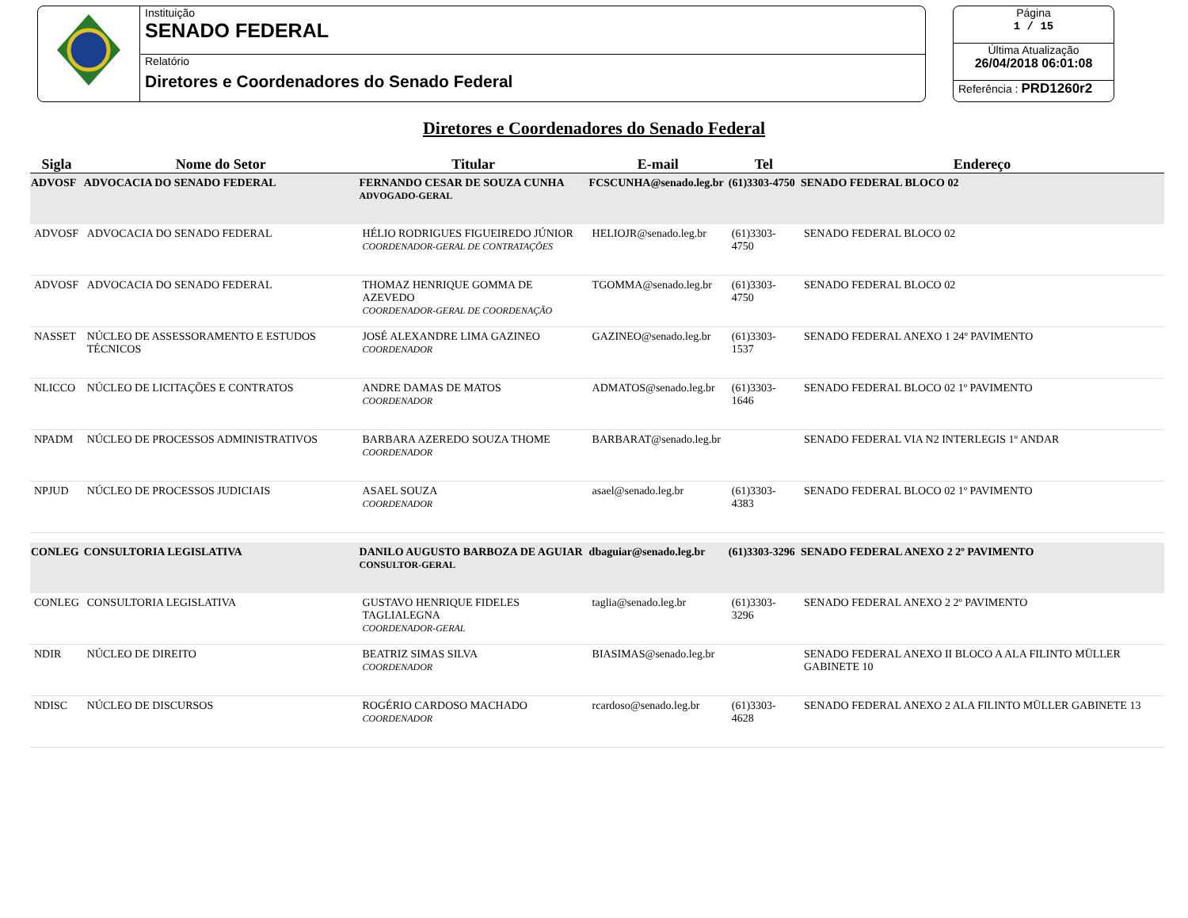Instituição
SENADO FEDERAL
Relatório
Diretores e Coordenadores do Senado Federal
Página
1 / 15
Última Atualização
26/04/2018 06:01:08
Referência : PRD1260r2
Diretores e Coordenadores do Senado Federal
| Sigla | Nome do Setor | Titular | E-mail | Tel | Endereço |
| --- | --- | --- | --- | --- | --- |
| ADVOSF | ADVOCACIA DO SENADO FEDERAL | FERNANDO CESAR DE SOUZA CUNHA ADVOGADO-GERAL | FCSCUNHA@senado.leg.br | (61)3303-4750 | SENADO FEDERAL BLOCO 02 |
| ADVOSF | ADVOCACIA DO SENADO FEDERAL | HÉLIO RODRIGUES FIGUEIREDO JÚNIOR COORDENADOR-GERAL DE CONTRATAÇÕES | HELIOJR@senado.leg.br | (61)3303-4750 | SENADO FEDERAL BLOCO 02 |
| ADVOSF | ADVOCACIA DO SENADO FEDERAL | THOMAZ HENRIQUE GOMMA DE AZEVEDO COORDENADOR-GERAL DE COORDENAÇÃO | TGOMMA@senado.leg.br | (61)3303-4750 | SENADO FEDERAL BLOCO 02 |
| NASSET | NÚCLEO DE ASSESSORAMENTO E ESTUDOS TÉCNICOS | JOSÉ ALEXANDRE LIMA GAZINEO COORDENADOR | GAZINEO@senado.leg.br | (61)3303-1537 | SENADO FEDERAL ANEXO 1 24º PAVIMENTO |
| NLICCO | NÚCLEO DE LICITAÇÕES E CONTRATOS | ANDRE DAMAS DE MATOS COORDENADOR | ADMATOS@senado.leg.br | (61)3303-1646 | SENADO FEDERAL BLOCO 02 1º PAVIMENTO |
| NPADM | NÚCLEO DE PROCESSOS ADMINISTRATIVOS | BARBARA AZEREDO SOUZA THOME COORDENADOR | BARBARAT@senado.leg.br | | SENADO FEDERAL VIA N2 INTERLEGIS 1º ANDAR |
| NPJUD | NÚCLEO DE PROCESSOS JUDICIAIS | ASAEL SOUZA COORDENADOR | asael@senado.leg.br | (61)3303-4383 | SENADO FEDERAL BLOCO 02 1º PAVIMENTO |
| CONLEG | CONSULTORIA LEGISLATIVA | DANILO AUGUSTO BARBOZA DE AGUIAR CONSULTOR-GERAL | dbaguiar@senado.leg.br | (61)3303-3296 | SENADO FEDERAL ANEXO 2 2º PAVIMENTO |
| CONLEG | CONSULTORIA LEGISLATIVA | GUSTAVO HENRIQUE FIDELES TAGLIALEGNA COORDENADOR-GERAL | taglia@senado.leg.br | (61)3303-3296 | SENADO FEDERAL ANEXO 2 2º PAVIMENTO |
| NDIR | NÚCLEO DE DIREITO | BEATRIZ SIMAS SILVA COORDENADOR | BIASIMAS@senado.leg.br | | SENADO FEDERAL ANEXO II BLOCO A ALA FILINTO MÜLLER GABINETE 10 |
| NDISC | NÚCLEO DE DISCURSOS | ROGÉRIO CARDOSO MACHADO COORDENADOR | rcardoso@senado.leg.br | (61)3303-4628 | SENADO FEDERAL ANEXO 2 ALA FILINTO MÜLLER GABINETE 13 |